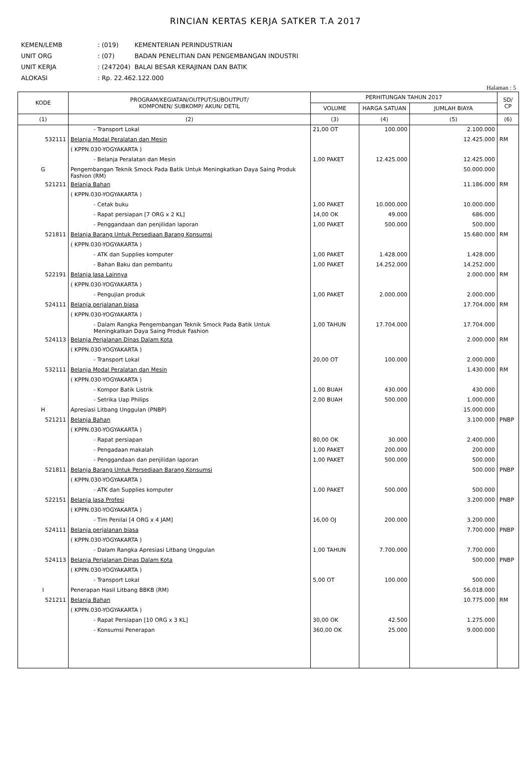RINCIAN KERTAS KERJA SATKER T.A 2017
| KEMEN/LEMB | : (019) | KEMENTERIAN PERINDUSTRIAN |
| UNIT ORG | : (07) | BADAN PENELITIAN DAN PENGEMBANGAN INDUSTRI |
| UNIT KERJA | : (247204) | BALAI BESAR KERAJINAN DAN BATIK |
| ALOKASI | : Rp. 22.462.122.000 | |
Halaman : 5
| KODE | PROGRAM/KEGIATAN/OUTPUT/SUBOUTPUT/ KOMPONEN/ SUBKOMP/ AKUN/ DETIL | PERHITUNGAN TAHUN 2017 | | | SD/ CP |
| --- | --- | --- | --- | --- | --- |
| | | VOLUME | HARGA SATUAN | JUMLAH BIAYA | |
| (1) | (2) | (3) | (4) | (5) | (6) |
| | - Transport Lokal | 21,00 OT | 100.000 | 2.100.000 | |
| 532111 | Belanja Modal Peralatan dan Mesin | | | 12.425.000 | RM |
| | ( KPPN.030-YOGYAKARTA ) | | | | |
| | - Belanja Peralatan dan Mesin | 1,00 PAKET | 12.425.000 | 12.425.000 | |
| G | Pengembangan Teknik Smock Pada Batik Untuk Meningkatkan Daya Saing Produk Fashion (RM) | | | 50.000.000 | |
| 521211 | Belanja Bahan | | | 11.186.000 | RM |
| | ( KPPN.030-YOGYAKARTA ) | | | | |
| | - Cetak buku | 1,00 PAKET | 10.000.000 | 10.000.000 | |
| | - Rapat persiapan [7 ORG x 2 KL] | 14,00 OK | 49.000 | 686.000 | |
| | - Penggandaan dan penjilidan laporan | 1,00 PAKET | 500.000 | 500.000 | |
| 521811 | Belanja Barang Untuk Persediaan Barang Konsumsi | | | 15.680.000 | RM |
| | ( KPPN.030-YOGYAKARTA ) | | | | |
| | - ATK dan Supplies komputer | 1,00 PAKET | 1.428.000 | 1.428.000 | |
| | - Bahan Baku dan pembantu | 1,00 PAKET | 14.252.000 | 14.252.000 | |
| 522191 | Belanja Jasa Lainnya | | | 2.000.000 | RM |
| | ( KPPN.030-YOGYAKARTA ) | | | | |
| | - Pengujian produk | 1,00 PAKET | 2.000.000 | 2.000.000 | |
| 524111 | Belanja perjalanan biasa | | | 17.704.000 | RM |
| | ( KPPN.030-YOGYAKARTA ) | | | | |
| | - Dalam Rangka Pengembangan Teknik Smock Pada Batik Untuk Meningkatkan Daya Saing Produk Fashion | 1,00 TAHUN | 17.704.000 | 17.704.000 | |
| 524113 | Belanja Perjalanan Dinas Dalam Kota | | | 2.000.000 | RM |
| | ( KPPN.030-YOGYAKARTA ) | | | | |
| | - Transport Lokal | 20,00 OT | 100.000 | 2.000.000 | |
| 532111 | Belanja Modal Peralatan dan Mesin | | | 1.430.000 | RM |
| | ( KPPN.030-YOGYAKARTA ) | | | | |
| | - Kompor Batik Listrik | 1,00 BUAH | 430.000 | 430.000 | |
| | - Setrika Uap Philips | 2,00 BUAH | 500.000 | 1.000.000 | |
| H | Apresiasi Litbang Unggulan (PNBP) | | | 15.000.000 | |
| 521211 | Belanja Bahan | | | 3.100.000 | PNBP |
| | ( KPPN.030-YOGYAKARTA ) | | | | |
| | - Rapat persiapan | 80,00 OK | 30.000 | 2.400.000 | |
| | - Pengadaan makalah | 1,00 PAKET | 200.000 | 200.000 | |
| | - Penggandaan dan penjilidan laporan | 1,00 PAKET | 500.000 | 500.000 | |
| 521811 | Belanja Barang Untuk Persediaan Barang Konsumsi | | | 500.000 | PNBP |
| | ( KPPN.030-YOGYAKARTA ) | | | | |
| | - ATK dan Supplies komputer | 1,00 PAKET | 500.000 | 500.000 | |
| 522151 | Belanja Jasa Profesi | | | 3.200.000 | PNBP |
| | ( KPPN.030-YOGYAKARTA ) | | | | |
| | - Tim Penilai [4 ORG x 4 JAM] | 16,00 OJ | 200.000 | 3.200.000 | |
| 524111 | Belanja perjalanan biasa | | | 7.700.000 | PNBP |
| | ( KPPN.030-YOGYAKARTA ) | | | | |
| | - Dalam Rangka Apresiasi Litbang Unggulan | 1,00 TAHUN | 7.700.000 | 7.700.000 | |
| 524113 | Belanja Perjalanan Dinas Dalam Kota | | | 500.000 | PNBP |
| | ( KPPN.030-YOGYAKARTA ) | | | | |
| | - Transport Lokal | 5,00 OT | 100.000 | 500.000 | |
| I | Penerapan Hasil Litbang BBKB (RM) | | | 56.018.000 | |
| 521211 | Belanja Bahan | | | 10.775.000 | RM |
| | ( KPPN.030-YOGYAKARTA ) | | | | |
| | - Rapat Persiapan [10 ORG x 3 KL] | 30,00 OK | 42.500 | 1.275.000 | |
| | - Konsumsi Penerapan | 360,00 OK | 25.000 | 9.000.000 | |